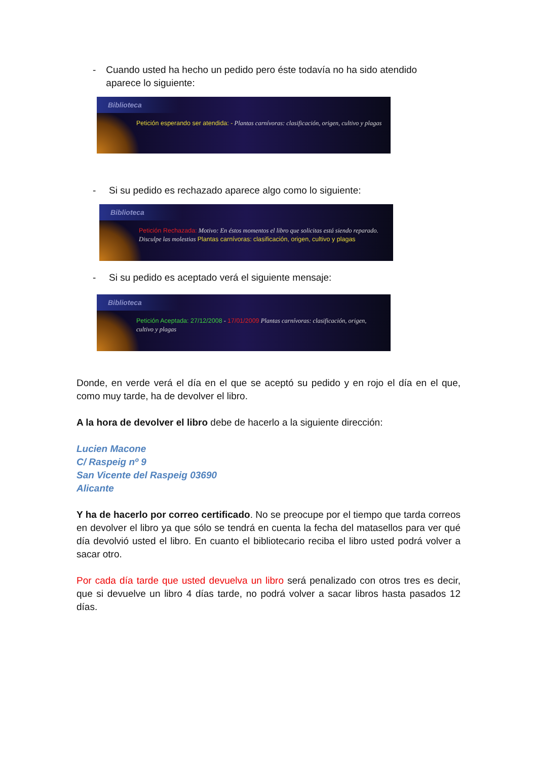- Cuando usted ha hecho un pedido pero éste todavía no ha sido atendido aparece lo siguiente:
Biblioteca
Petición esperando ser atendida: - Plantas carnívoras: clasificación, origen, cultivo y plagas
- Si su pedido es rechazado aparece algo como lo siguiente:
Biblioteca
Petición Rechazada: Motivo: En éstos momentos el libro que solicitas está siendo reparado. Disculpe las molestias Plantas carnívoras: clasificación, origen, cultivo y plagas
- Si su pedido es aceptado verá el siguiente mensaje:
Biblioteca
Petición Aceptada: 27/12/2008 - 17/01/2009 Plantas carnívoras: clasificación, origen, cultivo y plagas
Donde, en verde verá el día en el que se aceptó su pedido y en rojo el día en el que, como muy tarde, ha de devolver el libro.
A la hora de devolver el libro debe de hacerlo a la siguiente dirección:
Lucien Macone
C/ Raspeig nº 9
San Vicente del Raspeig 03690
Alicante
Y ha de hacerlo por correo certificado. No se preocupe por el tiempo que tarda correos en devolver el libro ya que sólo se tendrá en cuenta la fecha del matasellos para ver qué día devolvió usted el libro. En cuanto el bibliotecario reciba el libro usted podrá volver a sacar otro.
Por cada día tarde que usted devuelva un libro será penalizado con otros tres es decir, que si devuelve un libro 4 días tarde, no podrá volver a sacar libros hasta pasados 12 días.